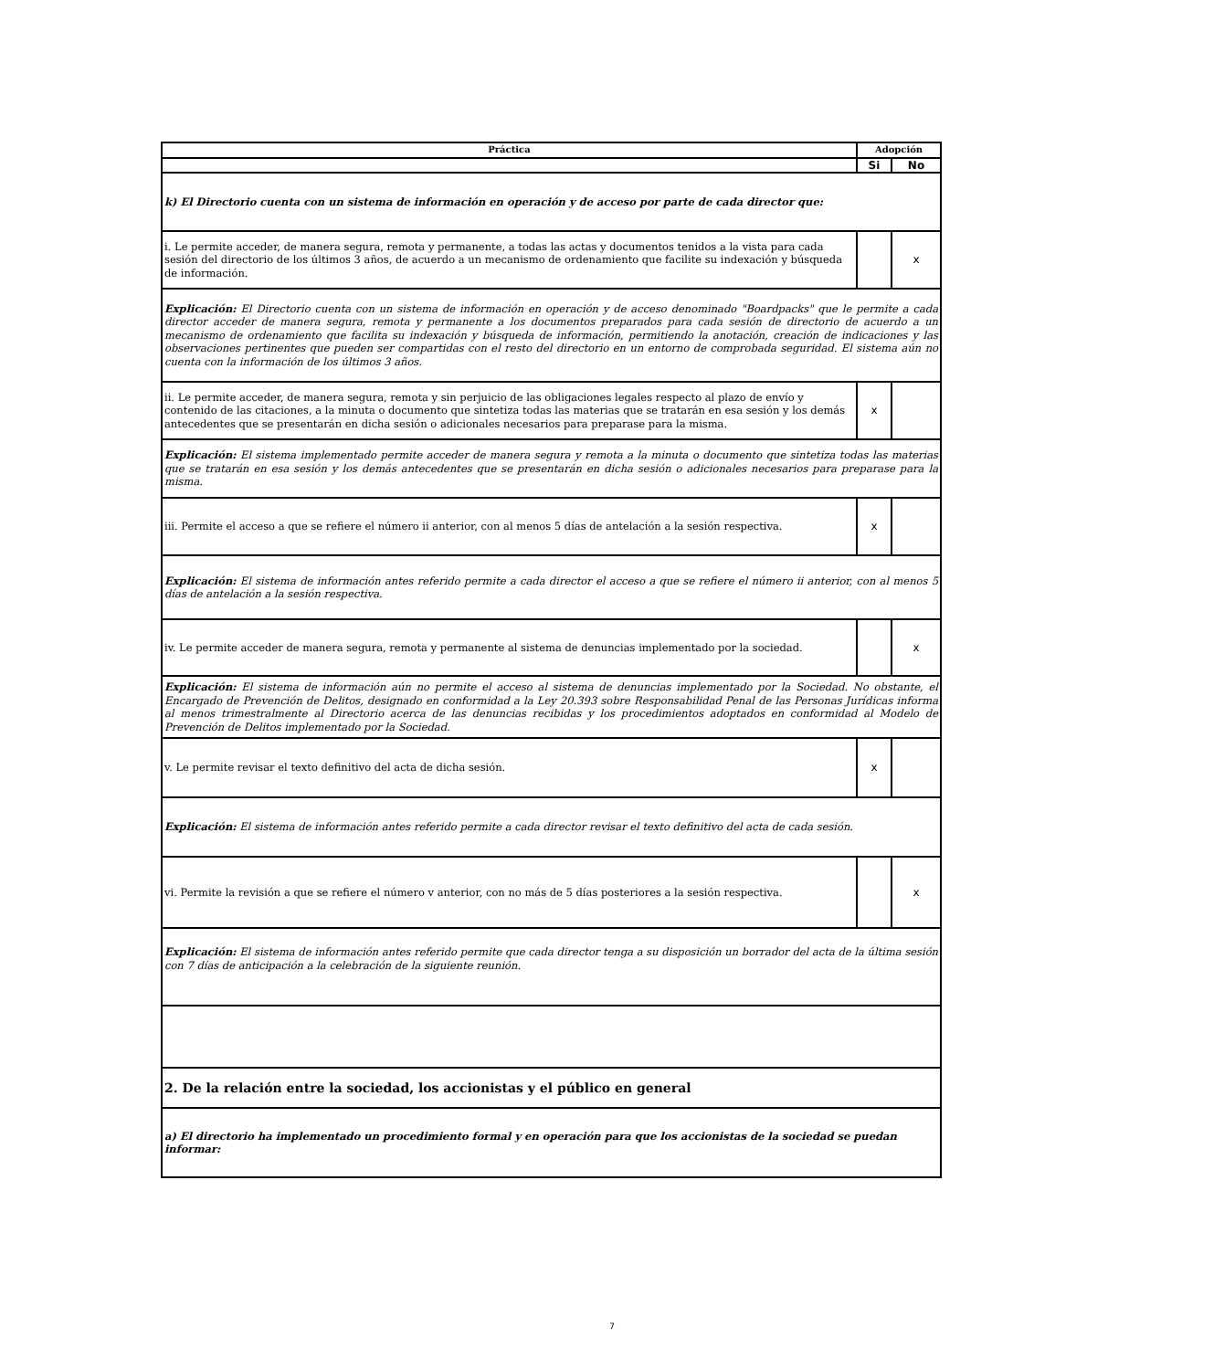| Práctica | Adopción | |
| --- | --- | --- |
| | Si | No |
| k) El Directorio cuenta con un sistema de información en operación y de acceso por parte de cada director que: | | |
| i. Le permite acceder, de manera segura, remota y permanente, a todas las actas y documentos tenidos a la vista para cada sesión del directorio de los últimos 3 años, de acuerdo a un mecanismo de ordenamiento que facilite su indexación y búsqueda de información. | | x |
| Explicación: El Directorio cuenta con un sistema de información en operación y de acceso denominado "Boardpacks" que le permite a cada director acceder de manera segura, remota y permanente a los documentos preparados para cada sesión de directorio de acuerdo a un mecanismo de ordenamiento que facilita su indexación y búsqueda de información, permitiendo la anotación, creación de indicaciones y las observaciones pertinentes que pueden ser compartidas con el resto del directorio en un entorno de comprobada seguridad. El sistema aún no cuenta con la información de los últimos 3 años. | | |
| ii. Le permite acceder, de manera segura, remota y sin perjuicio de las obligaciones legales respecto al plazo de envío y contenido de las citaciones, a la minuta o documento que sintetiza todas las materias que se tratarán en esa sesión y los demás antecedentes que se presentarán en dicha sesión o adicionales necesarios para preparase para la misma. | x | |
| Explicación: El sistema implementado permite acceder de manera segura y remota a la minuta o documento que sintetiza todas las materias que se tratarán en esa sesión y los demás antecedentes que se presentarán en dicha sesión o adicionales necesarios para preparase para la misma. | | |
| iii. Permite el acceso a que se refiere el número ii anterior, con al menos 5 días de antelación a la sesión respectiva. | x | |
| Explicación: El sistema de información antes referido permite a cada director el acceso a que se refiere el número ii anterior, con al menos 5 días de antelación a la sesión respectiva. | | |
| iv. Le permite acceder de manera segura, remota y permanente al sistema de denuncias implementado por la sociedad. | | x |
| Explicación: El sistema de información aún no permite el acceso al sistema de denuncias implementado por la Sociedad. No obstante, el Encargado de Prevención de Delitos, designado en conformidad a la Ley 20.393 sobre Responsabilidad Penal de las Personas Jurídicas informa al menos trimestralmente al Directorio acerca de las denuncias recibidas y los procedimientos adoptados en conformidad al Modelo de Prevención de Delitos implementado por la Sociedad. | | |
| v. Le permite revisar el texto definitivo del acta de dicha sesión. | x | |
| Explicación: El sistema de información antes referido permite a cada director revisar el texto definitivo del acta de cada sesión. | | |
| vi. Permite la revisión a que se refiere el número v anterior, con no más de 5 días posteriores a la sesión respectiva. | | x |
| Explicación: El sistema de información antes referido permite que cada director tenga a su disposición un borrador del acta de la última sesión con 7 días de anticipación a la celebración de la siguiente reunión. | | |
| 2. De la relación entre la sociedad, los accionistas y el público en general | | |
| a) El directorio ha implementado un procedimiento formal y en operación para que los accionistas de la sociedad se puedan informar: | | |
7